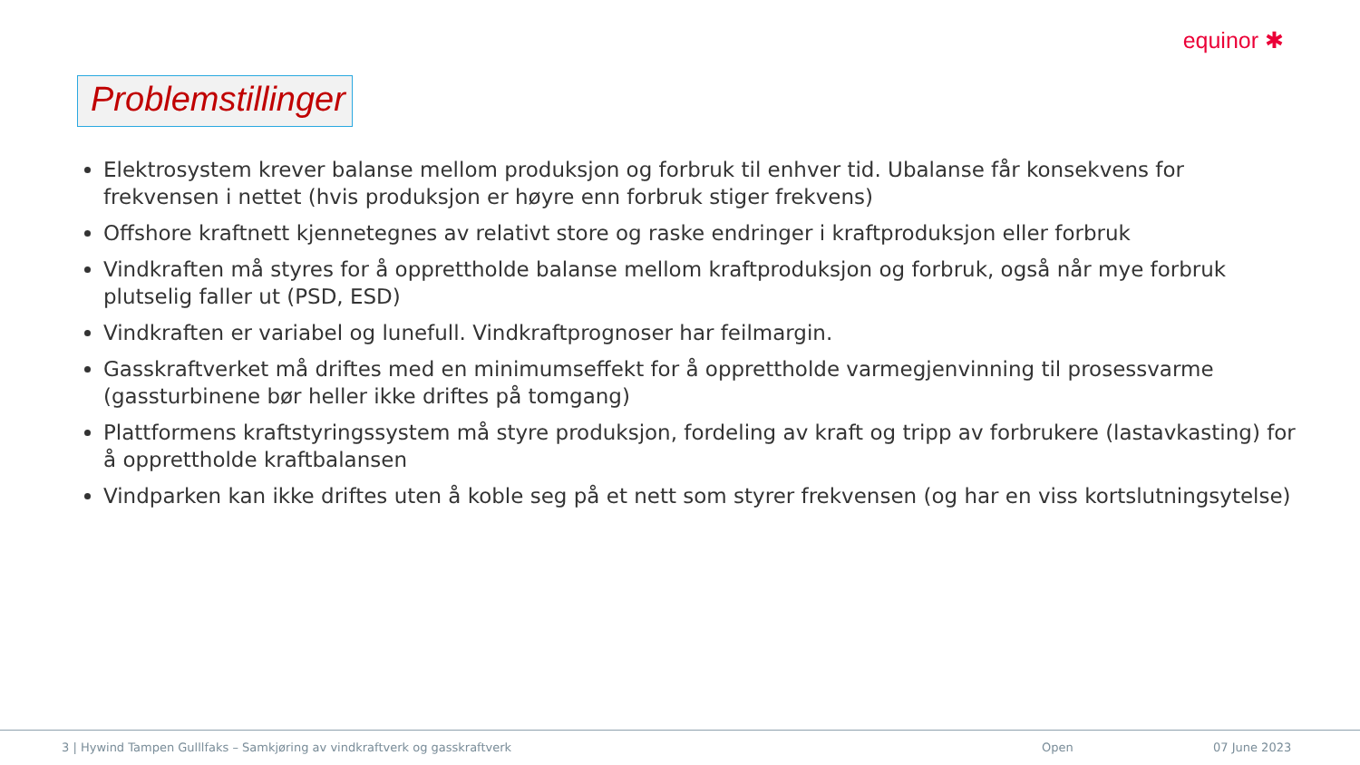equinor ✱
Problemstillinger
Elektrosystem krever balanse mellom produksjon og forbruk til enhver tid. Ubalanse får konsekvens for frekvensen i nettet (hvis produksjon er høyre enn forbruk stiger frekvens)
Offshore kraftnett kjennetegnes av relativt store og raske endringer i kraftproduksjon eller forbruk
Vindkraften må styres for å opprettholde balanse mellom kraftproduksjon og forbruk, også når mye forbruk plutselig faller ut (PSD, ESD)
Vindkraften er variabel og lunefull. Vindkraftprognoser har feilmargin.
Gasskraftverket må driftes med en minimumseffekt for å opprettholde varmegjenvinning til prosessvarme (gassturbinene bør heller ikke driftes på tomgang)
Plattformens kraftstyringssystem må styre produksjon, fordeling av kraft og tripp av forbrukere (lastavkasting) for å opprettholde kraftbalansen
Vindparken kan ikke driftes uten å koble seg på et nett som styrer frekvensen (og har en viss kortslutningsytelse)
3 | Hywind Tampen Gulllfaks – Samkjøring av vindkraftverk og gasskraftverk
Open 07 June 2023